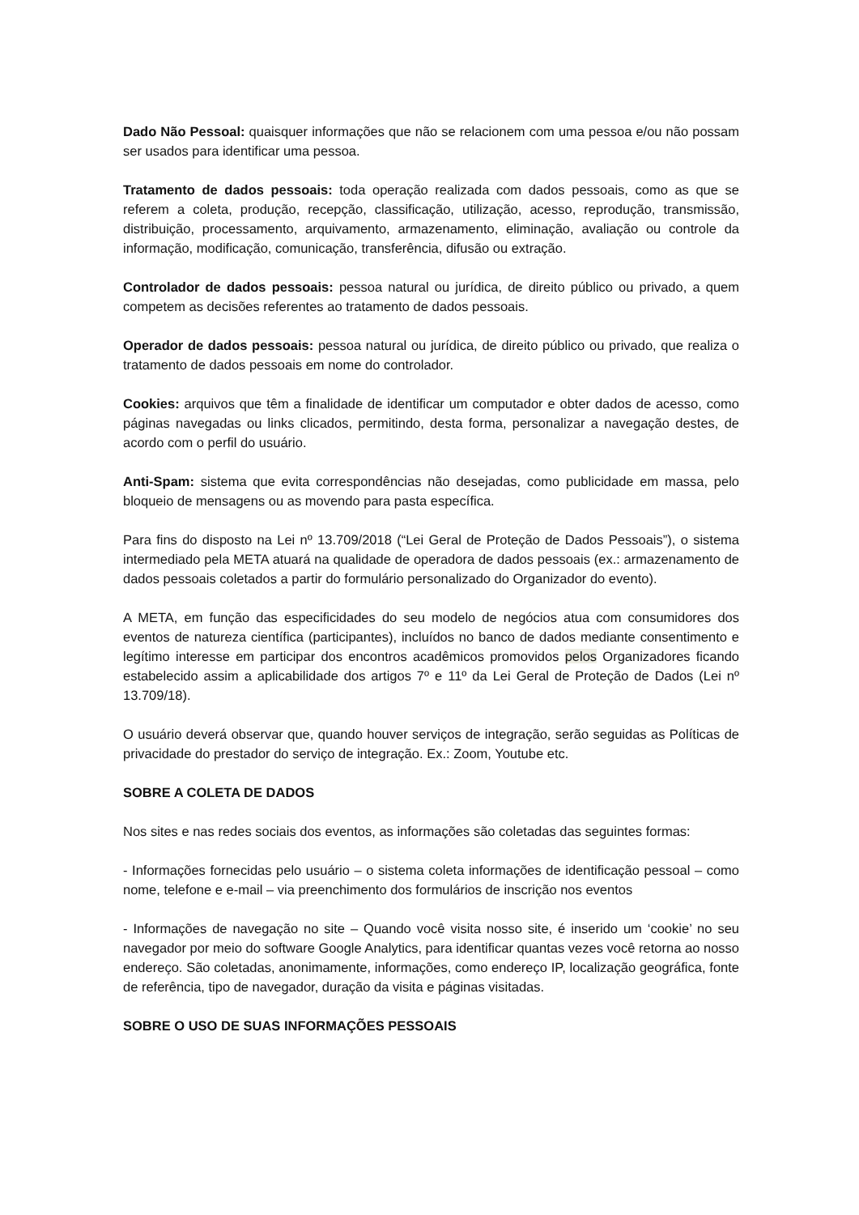Dado Não Pessoal: quaisquer informações que não se relacionem com uma pessoa e/ou não possam ser usados para identificar uma pessoa.
Tratamento de dados pessoais: toda operação realizada com dados pessoais, como as que se referem a coleta, produção, recepção, classificação, utilização, acesso, reprodução, transmissão, distribuição, processamento, arquivamento, armazenamento, eliminação, avaliação ou controle da informação, modificação, comunicação, transferência, difusão ou extração.
Controlador de dados pessoais: pessoa natural ou jurídica, de direito público ou privado, a quem competem as decisões referentes ao tratamento de dados pessoais.
Operador de dados pessoais: pessoa natural ou jurídica, de direito público ou privado, que realiza o tratamento de dados pessoais em nome do controlador.
Cookies: arquivos que têm a finalidade de identificar um computador e obter dados de acesso, como páginas navegadas ou links clicados, permitindo, desta forma, personalizar a navegação destes, de acordo com o perfil do usuário.
Anti-Spam: sistema que evita correspondências não desejadas, como publicidade em massa, pelo bloqueio de mensagens ou as movendo para pasta específica.
Para fins do disposto na Lei nº 13.709/2018 (“Lei Geral de Proteção de Dados Pessoais”), o sistema intermediado pela META atuará na qualidade de operadora de dados pessoais (ex.: armazenamento de dados pessoais coletados a partir do formulário personalizado do Organizador do evento).
A META, em função das especificidades do seu modelo de negócios atua com consumidores dos eventos de natureza científica (participantes), incluídos no banco de dados mediante consentimento e legítimo interesse em participar dos encontros acadêmicos promovidos pelos Organizadores ficando estabelecido assim a aplicabilidade dos artigos 7º e 11º da Lei Geral de Proteção de Dados (Lei nº 13.709/18).
O usuário deverá observar que, quando houver serviços de integração, serão seguidas as Políticas de privacidade do prestador do serviço de integração. Ex.: Zoom, Youtube etc.
SOBRE A COLETA DE DADOS
Nos sites e nas redes sociais dos eventos, as informações são coletadas das seguintes formas:
- Informações fornecidas pelo usuário – o sistema coleta informações de identificação pessoal – como nome, telefone e e-mail – via preenchimento dos formulários de inscrição nos eventos
- Informações de navegação no site – Quando você visita nosso site, é inserido um ‘cookie’ no seu navegador por meio do software Google Analytics, para identificar quantas vezes você retorna ao nosso endereço. São coletadas, anonimamente, informações, como endereço IP, localização geográfica, fonte de referência, tipo de navegador, duração da visita e páginas visitadas.
SOBRE O USO DE SUAS INFORMAÇÕES PESSOAIS